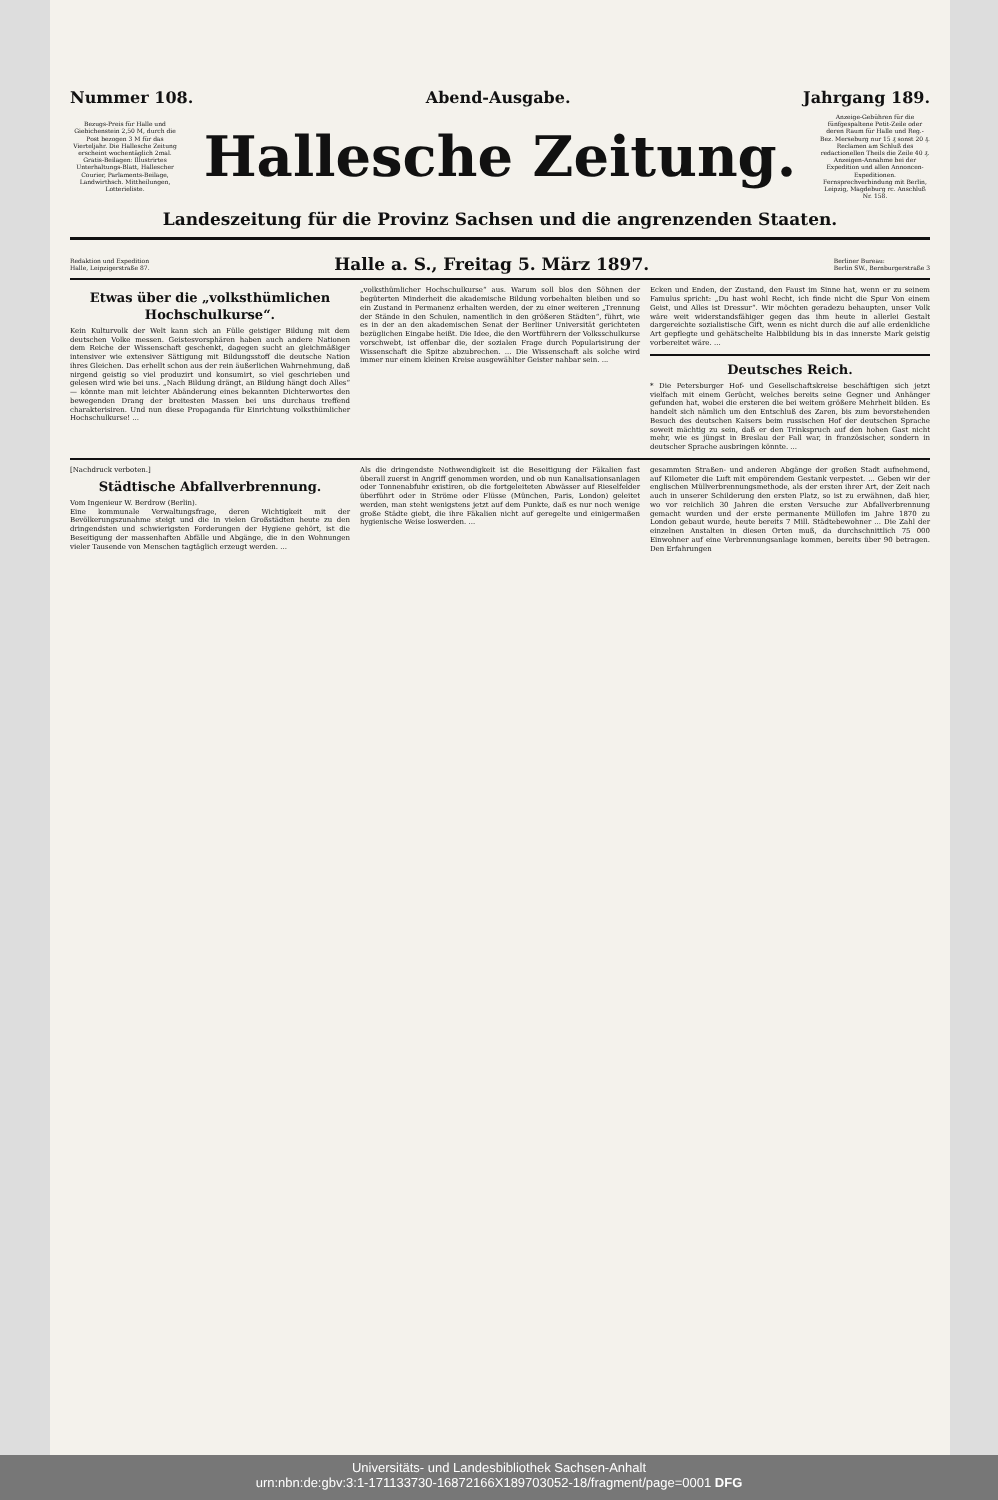Nummer 108. Abend-Ausgabe. Jahrgang 189.
Bezugs-Preis für Halle und Giebichenstein 2,50 M, durch die Post bezogen 3 M für das Vierteljahr. Die Hallesche Zeitung erscheint wochentäglich 2mal. Gratis-Beilagen: Illustrirtes Unterhaltungs-Blatt, Hallescher Courier, Parlaments-Beilage, Landwirthsch. Mittheilungen, Lotterieliste.
Hallesche Zeitung.
Anzeige-Gebühren für die fünfgespaltene Petit-Zeile oder deren Raum für Halle und Reg.-Bez. Merseburg nur 15 ₰ sonst 20 ₰. Reclamen am Schluß des redactionellen Theils die Zeile 40 ₰. Anzeigen-Annahme bei der Expedition und allen Annoncen-Expeditionen. Fernsprechverbindung mit Berlin, Leipzig, Magdeburg rc. Anschluß Nr. 158.
Landeszeitung für die Provinz Sachsen und die angrenzenden Staaten.
Redaktion und Expedition
Halle, Leipzigerstraße 87. Halle a. S., Freitag 5. März 1897. Berliner Bureau:
Berlin SW., Bernburgerstraße 3
Etwas über die „volksthümlichen Hochschulkurse“.
Kein Kulturvolk der Welt kann sich an Fülle geistiger Bildung mit dem deutschen Volke messen. Geistesvorsphären haben auch andere Nationen dem Reiche der Wissenschaft geschenkt, dagegen sucht an gleichmäßiger intensiver wie extensiver Sättigung mit Bildungsstoff die deutsche Nation ihres Gleichen. Das erhellt schon aus der rein äußerlichen Wahrnehmung, daß nirgend geistig so viel produzirt und konsumirt, so viel geschrieben und gelesen wird wie bei uns. „Nach Bildung drängt, an Bildung hängt doch Alles“ — könnte man mit leichter Abänderung eines bekannten Dichterwortes den bewegenden Drang der breitesten Massen bei uns durchaus treffend charakterisiren. Und nun diese Propaganda für Einrichtung volksthümlicher Hochschulkurse! ...
„volksthümlicher Hochschulkurse“ aus. Warum soll blos den Söhnen der begüterten Minderheit die akademische Bildung vorbehalten bleiben und so ein Zustand in Permanenz erhalten werden, der zu einer weiteren „Trennung der Stände in den Schulen, namentlich in den größeren Städten“, führt, wie es in der an den akademischen Senat der Berliner Universität gerichteten bezüglichen Eingabe heißt. Die Idee, die den Wortführern der Volksschulkurse vorschwebt, ist offenbar die, der sozialen Frage durch Popularisirung der Wissenschaft die Spitze abzubrechen. ... Die Wissenschaft als solche wird immer nur einem kleinen Kreise ausgewählter Geister nahbar sein. ...
Ecken und Enden, der Zustand, den Faust im Sinne hat, wenn er zu seinem Famulus spricht: „Du hast wohl Recht, ich finde nicht die Spur Von einem Geist, und Alles ist Dressur“. Wir möchten geradezu behaupten, unser Volk wäre weit widerstandsfähiger gegen das ihm heute in allerlei Gestalt dargereichte sozialistische Gift, wenn es nicht durch die auf alle erdenkliche Art gepflegte und gehätschelte Halbbildung bis in das innerste Mark geistig vorbereitet wäre. ...
Deutsches Reich.
* Die Petersburger Hof- und Gesellschaftskreise beschäftigen sich jetzt vielfach mit einem Gerücht, welches bereits seine Gegner und Anhänger gefunden hat, wobei die ersteren die bei weitem größere Mehrheit bilden. Es handelt sich nämlich um den Entschluß des Zaren, bis zum bevorstehenden Besuch des deutschen Kaisers beim russischen Hof der deutschen Sprache soweit mächtig zu sein, daß er den Trinkspruch auf den hohen Gast nicht mehr, wie es jüngst in Breslau der Fall war, in französischer, sondern in deutscher Sprache ausbringen könnte. ...
[Nachdruck verboten.]
Städtische Abfallverbrennung.
Vom Ingenieur W. Berdrow (Berlin).
Eine kommunale Verwaltungsfrage, deren Wichtigkeit mit der Bevölkerungszunahme steigt und die in vielen Großstädten heute zu den dringendsten und schwierigsten Forderungen der Hygiene gehört, ist die Beseitigung der massenhaften Abfälle und Abgänge, die in den Wohnungen vieler Tausende von Menschen tagtäglich erzeugt werden. ...
Als die dringendste Nothwendigkeit ist die Beseitigung der Fäkalien fast überall zuerst in Angriff genommen worden, und ob nun Kanalisationsanlagen oder Tonnenabfuhr existiren, ob die fortgeleiteten Abwässer auf Rieselfelder überführt oder in Ströme oder Flüsse (München, Paris, London) geleitet werden, man steht wenigstens jetzt auf dem Punkte, daß es nur noch wenige große Städte giebt, die ihre Fäkalien nicht auf geregelte und einigermaßen hygienische Weise loswerden. ...
gesammten Straßen- und anderen Abgänge der großen Stadt aufnehmend, auf Kilometer die Luft mit empörendem Gestank verpestet. ... Geben wir der englischen Müllverbrennungsmethode, als der ersten ihrer Art, der Zeit nach auch in unserer Schilderung den ersten Platz, so ist zu erwähnen, daß hier, wo vor reichlich 30 Jahren die ersten Versuche zur Abfallverbrennung gemacht wurden und der erste permanente Müllofen im Jahre 1870 zu London gebaut wurde, heute bereits 7 Mill. Städtebewohner ... Die Zahl der einzelnen Anstalten in diesen Orten muß, da durchschnittlich 75 000 Einwohner auf eine Verbrennungsanlage kommen, bereits über 90 betragen. Den Erfahrungen
Universitäts- und Landesbibliothek Sachsen-Anhalt
urn:nbn:de:gbv:3:1-171133730-16872166X189703052-18/fragment/page=0001 DFG